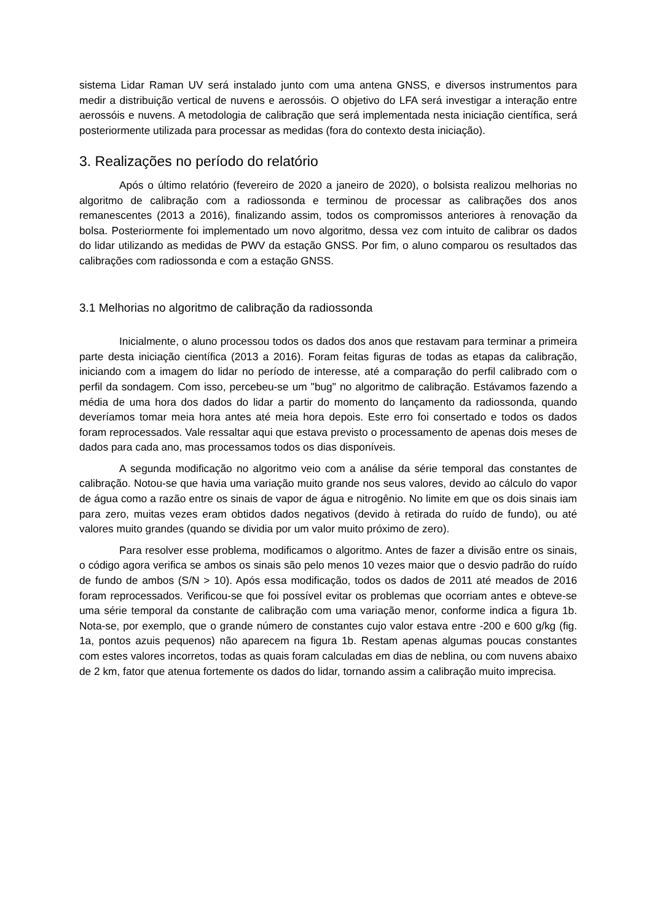sistema Lidar Raman UV será instalado junto com uma antena GNSS, e diversos instrumentos para medir a distribuição vertical de nuvens e aerossóis. O objetivo do LFA será investigar a interação entre aerossóis e nuvens. A metodologia de calibração que será implementada nesta iniciação científica, será posteriormente utilizada para processar as medidas (fora do contexto desta iniciação).
3. Realizações no período do relatório
Após o último relatório (fevereiro de 2020 a janeiro de 2020), o bolsista realizou melhorias no algoritmo de calibração com a radiossonda e terminou de processar as calibrações dos anos remanescentes (2013 a 2016), finalizando assim, todos os compromissos anteriores à renovação da bolsa. Posteriormente foi implementado um novo algoritmo, dessa vez com intuito de calibrar os dados do lidar utilizando as medidas de PWV da estação GNSS. Por fim, o aluno comparou os resultados das calibrações com radiossonda e com a estação GNSS.
3.1 Melhorias no algoritmo de calibração da radiossonda
Inicialmente, o aluno processou todos os dados dos anos que restavam para terminar a primeira parte desta iniciação científica (2013 a 2016). Foram feitas figuras de todas as etapas da calibração, iniciando com a imagem do lidar no período de interesse, até a comparação do perfil calibrado com o perfil da sondagem. Com isso, percebeu-se um "bug" no algoritmo de calibração. Estávamos fazendo a média de uma hora dos dados do lidar a partir do momento do lançamento da radiossonda, quando deveríamos tomar meia hora antes até meia hora depois. Este erro foi consertado e todos os dados foram reprocessados. Vale ressaltar aqui que estava previsto o processamento de apenas dois meses de dados para cada ano, mas processamos todos os dias disponíveis.
A segunda modificação no algoritmo veio com a análise da série temporal das constantes de calibração. Notou-se que havia uma variação muito grande nos seus valores, devido ao cálculo do vapor de água como a razão entre os sinais de vapor de água e nitrogênio. No limite em que os dois sinais iam para zero, muitas vezes eram obtidos dados negativos (devido à retirada do ruído de fundo), ou até valores muito grandes (quando se dividia por um valor muito próximo de zero).
Para resolver esse problema, modificamos o algoritmo. Antes de fazer a divisão entre os sinais, o código agora verifica se ambos os sinais são pelo menos 10 vezes maior que o desvio padrão do ruído de fundo de ambos (S/N > 10). Após essa modificação, todos os dados de 2011 até meados de 2016 foram reprocessados. Verificou-se que foi possível evitar os problemas que ocorriam antes e obteve-se uma série temporal da constante de calibração com uma variação menor, conforme indica a figura 1b. Nota-se, por exemplo, que o grande número de constantes cujo valor estava entre -200 e 600 g/kg (fig. 1a, pontos azuis pequenos) não aparecem na figura 1b. Restam apenas algumas poucas constantes com estes valores incorretos, todas as quais foram calculadas em dias de neblina, ou com nuvens abaixo de 2 km, fator que atenua fortemente os dados do lidar, tornando assim a calibração muito imprecisa.